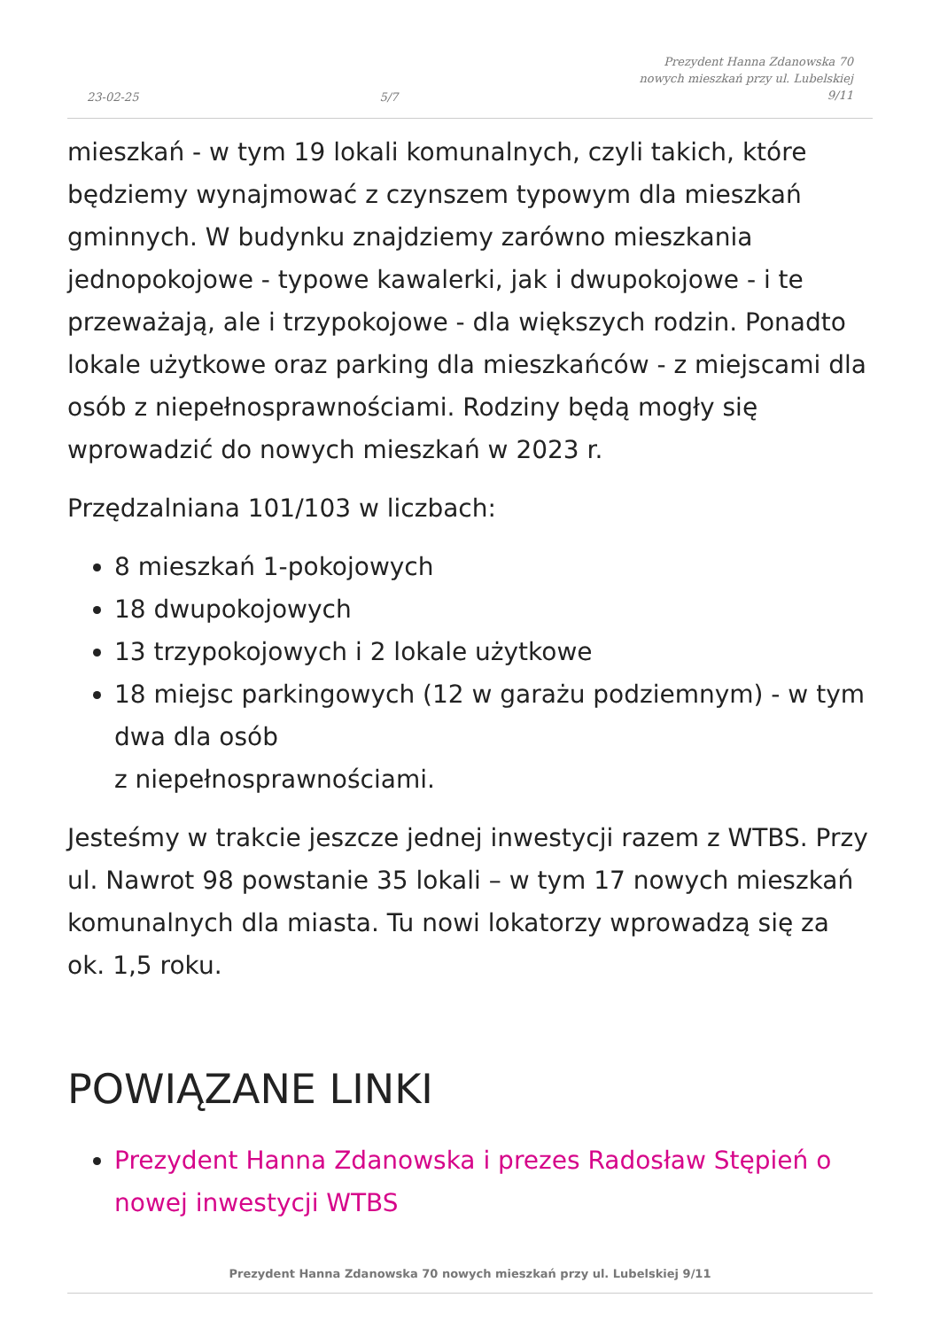23-02-25 5/7 Prezydent Hanna Zdanowska 70
nowych mieszkań przy ul. Lubelskiej
9/11
mieszkań - w tym 19 lokali komunalnych, czyli takich, które będziemy wynajmować z czynszem typowym dla mieszkań gminnych. W budynku znajdziemy zarówno mieszkania jednopokojowe - typowe kawalerki, jak i dwupokojowe - i te przeważają, ale i trzypokojowe - dla większych rodzin. Ponadto lokale użytkowe oraz parking dla mieszkańców - z miejscami dla osób z niepełnosprawnościami. Rodziny będą mogły się wprowadzić do nowych mieszkań w 2023 r.
Przędzalniana 101/103 w liczbach:
8 mieszkań 1-pokojowych
18 dwupokojowych
13 trzypokojowych i 2 lokale użytkowe
18 miejsc parkingowych (12 w garażu podziemnym) - w tym dwa dla osób
z niepełnosprawnościami.
Jesteśmy w trakcie jeszcze jednej inwestycji razem z WTBS. Przy ul. Nawrot 98 powstanie 35 lokali – w tym 17 nowych mieszkań komunalnych dla miasta. Tu nowi lokatorzy wprowadzą się za ok. 1,5 roku.
POWIĄZANE LINKI
Prezydent Hanna Zdanowska i prezes Radosław Stępień o nowej inwestycji WTBS
Prezydent Hanna Zdanowska 70 nowych mieszkań przy ul. Lubelskiej 9/11